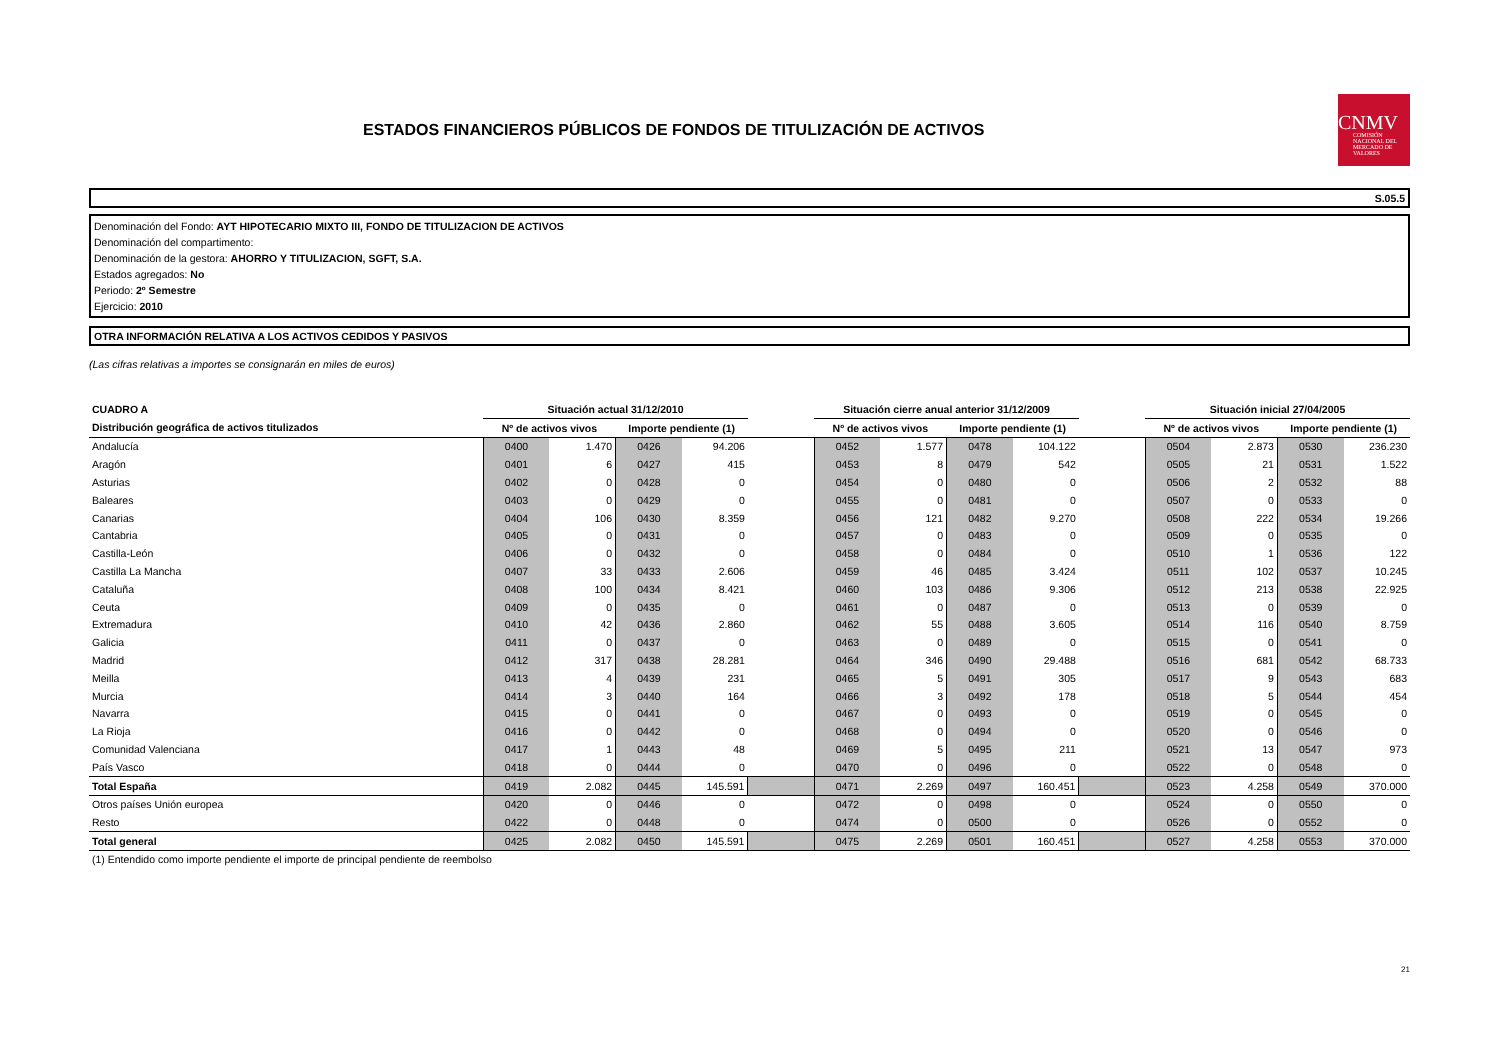ESTADOS FINANCIEROS PÚBLICOS DE FONDOS DE TITULIZACIÓN DE ACTIVOS
CNMV
COMISIÓN NACIONAL DEL MERCADO DE VALORES
S.05.5
Denominación del Fondo: AYT HIPOTECARIO MIXTO III, FONDO DE TITULIZACION DE ACTIVOS
Denominación del compartimento:
Denominación de la gestora: AHORRO Y TITULIZACION, SGFT, S.A.
Estados agregados: No
Periodo: 2º Semestre
Ejercicio: 2010
OTRA INFORMACIÓN RELATIVA A LOS ACTIVOS CEDIDOS Y PASIVOS
(Las cifras relativas a importes se consignarán en miles de euros)
| CUADRO A | Situación actual 31/12/2010 | | | | | Situación cierre anual anterior 31/12/2009 | | | | | Situación inicial 27/04/2005 | | | |
| --- | --- | --- | --- | --- | --- | --- | --- | --- | --- | --- | --- | --- | --- | --- |
| Distribución geográfica de activos titulizados | Nº de activos vivos | | Importe pendiente (1) | | | Nº de activos vivos | | Importe pendiente (1) | | | Nº de activos vivos | | Importe pendiente (1) | |
| Andalucía | 0400 | 1.470 | 0426 | 94.206 | | 0452 | 1.577 | 0478 | 104.122 | | 0504 | 2.873 | 0530 | 236.230 |
| Aragón | 0401 | 6 | 0427 | 415 | | 0453 | 8 | 0479 | 542 | | 0505 | 21 | 0531 | 1.522 |
| Asturias | 0402 | 0 | 0428 | 0 | | 0454 | 0 | 0480 | 0 | | 0506 | 2 | 0532 | 88 |
| Baleares | 0403 | 0 | 0429 | 0 | | 0455 | 0 | 0481 | 0 | | 0507 | 0 | 0533 | 0 |
| Canarias | 0404 | 106 | 0430 | 8.359 | | 0456 | 121 | 0482 | 9.270 | | 0508 | 222 | 0534 | 19.266 |
| Cantabria | 0405 | 0 | 0431 | 0 | | 0457 | 0 | 0483 | 0 | | 0509 | 0 | 0535 | 0 |
| Castilla-León | 0406 | 0 | 0432 | 0 | | 0458 | 0 | 0484 | 0 | | 0510 | 1 | 0536 | 122 |
| Castilla La Mancha | 0407 | 33 | 0433 | 2.606 | | 0459 | 46 | 0485 | 3.424 | | 0511 | 102 | 0537 | 10.245 |
| Cataluña | 0408 | 100 | 0434 | 8.421 | | 0460 | 103 | 0486 | 9.306 | | 0512 | 213 | 0538 | 22.925 |
| Ceuta | 0409 | 0 | 0435 | 0 | | 0461 | 0 | 0487 | 0 | | 0513 | 0 | 0539 | 0 |
| Extremadura | 0410 | 42 | 0436 | 2.860 | | 0462 | 55 | 0488 | 3.605 | | 0514 | 116 | 0540 | 8.759 |
| Galicia | 0411 | 0 | 0437 | 0 | | 0463 | 0 | 0489 | 0 | | 0515 | 0 | 0541 | 0 |
| Madrid | 0412 | 317 | 0438 | 28.281 | | 0464 | 346 | 0490 | 29.488 | | 0516 | 681 | 0542 | 68.733 |
| Meilla | 0413 | 4 | 0439 | 231 | | 0465 | 5 | 0491 | 305 | | 0517 | 9 | 0543 | 683 |
| Murcia | 0414 | 3 | 0440 | 164 | | 0466 | 3 | 0492 | 178 | | 0518 | 5 | 0544 | 454 |
| Navarra | 0415 | 0 | 0441 | 0 | | 0467 | 0 | 0493 | 0 | | 0519 | 0 | 0545 | 0 |
| La Rioja | 0416 | 0 | 0442 | 0 | | 0468 | 0 | 0494 | 0 | | 0520 | 0 | 0546 | 0 |
| Comunidad Valenciana | 0417 | 1 | 0443 | 48 | | 0469 | 5 | 0495 | 211 | | 0521 | 13 | 0547 | 973 |
| País Vasco | 0418 | 0 | 0444 | 0 | | 0470 | 0 | 0496 | 0 | | 0522 | 0 | 0548 | 0 |
| Total España | 0419 | 2.082 | 0445 | 145.591 | | 0471 | 2.269 | 0497 | 160.451 | | 0523 | 4.258 | 0549 | 370.000 |
| Otros países Unión europea | 0420 | 0 | 0446 | 0 | | 0472 | 0 | 0498 | 0 | | 0524 | 0 | 0550 | 0 |
| Resto | 0422 | 0 | 0448 | 0 | | 0474 | 0 | 0500 | 0 | | 0526 | 0 | 0552 | 0 |
| Total general | 0425 | 2.082 | 0450 | 145.591 | | 0475 | 2.269 | 0501 | 160.451 | | 0527 | 4.258 | 0553 | 370.000 |
(1) Entendido como importe pendiente el importe de principal pendiente de reembolso
21